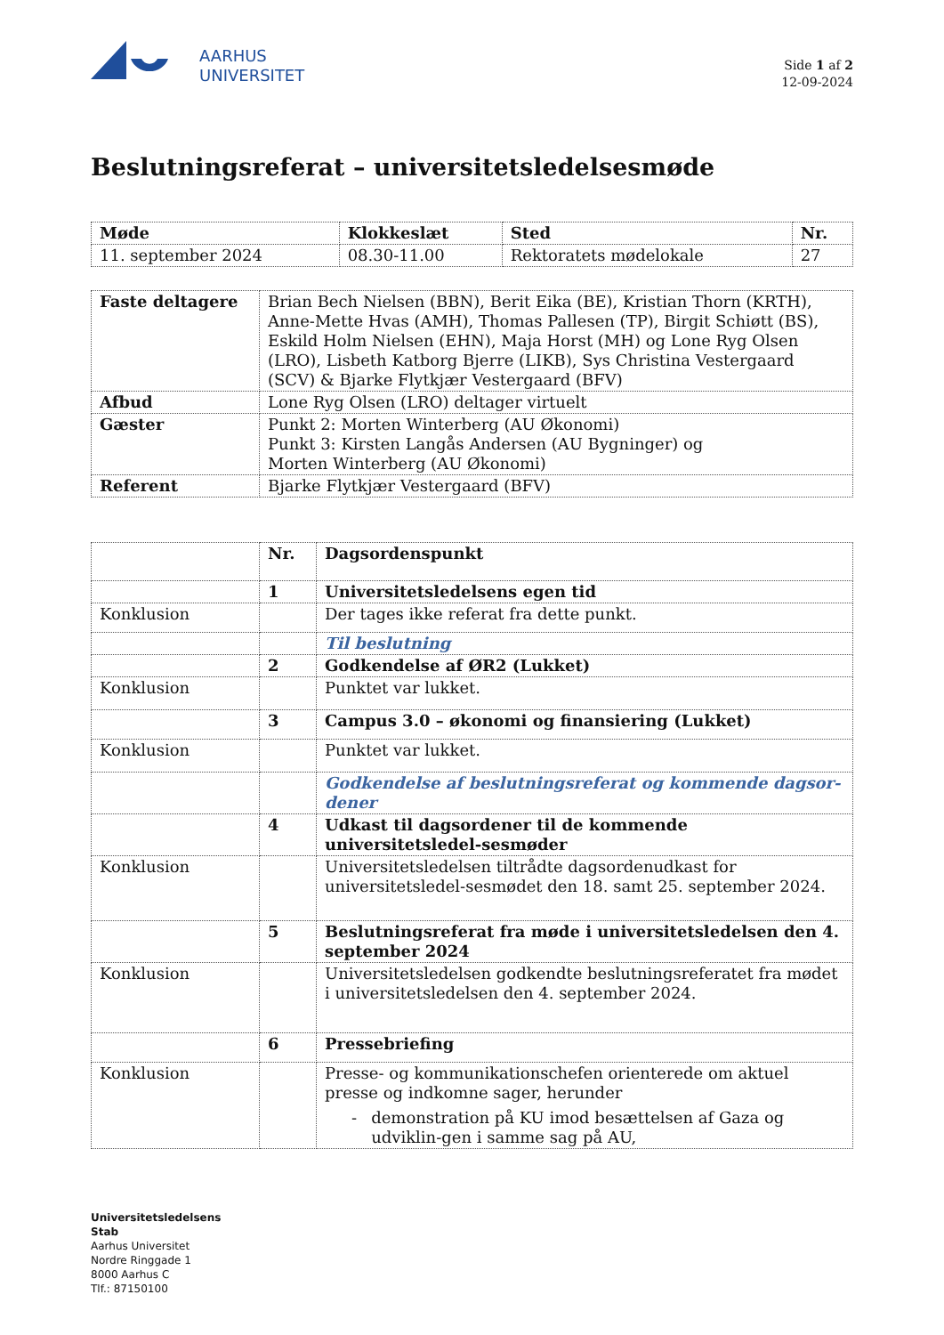AARHUS
UNIVERSITET
Side 1 af 2
12-09-2024
Beslutningsreferat – universitetsledelsesmøde
| Møde | Klokkeslæt | Sted | Nr. |
| --- | --- | --- | --- |
| 11. september 2024 | 08.30-11.00 | Rektoratets mødelokale | 27 |
| Faste deltagere | Brian Bech Nielsen (BBN), Berit Eika (BE), Kristian Thorn (KRTH), Anne-Mette Hvas (AMH), Thomas Pallesen (TP), Birgit Schiøtt (BS), Eskild Holm Nielsen (EHN), Maja Horst (MH) og Lone Ryg Olsen (LRO), Lisbeth Katborg Bjerre (LIKB), Sys Christina Vestergaard (SCV) & Bjarke Flytkjær Vestergaard (BFV) |
| Afbud | Lone Ryg Olsen (LRO) deltager virtuelt |
| Gæster | Punkt 2: Morten Winterberg (AU Økonomi) Punkt 3: Kirsten Langås Andersen (AU Bygninger) og Morten Winterberg (AU Økonomi) |
| Referent | Bjarke Flytkjær Vestergaard (BFV) |
| | Nr. | Dagsordenspunkt |
| | 1 | Universitetsledelsens egen tid |
| Konklusion | | Der tages ikke referat fra dette punkt. |
| | | Til beslutning |
| | 2 | Godkendelse af ØR2 (Lukket) |
| Konklusion | | Punktet var lukket. |
| | 3 | Campus 3.0 – økonomi og finansiering (Lukket) |
| Konklusion | | Punktet var lukket. |
| | | Godkendelse af beslutningsreferat og kommende dagsor-dener |
| | 4 | Udkast til dagsordener til de kommende universitetsledel-sesmøder |
| Konklusion | | Universitetsledelsen tiltrådte dagsordenudkast for universitetsledel-sesmødet den 18. samt 25. september 2024. |
| | 5 | Beslutningsreferat fra møde i universitetsledelsen den 4. september 2024 |
| Konklusion | | Universitetsledelsen godkendte beslutningsreferatet fra mødet i universitetsledelsen den 4. september 2024. |
| | 6 | Pressebriefing |
| Konklusion | | Presse- og kommunikationschefen orienterede om aktuel presse og indkomne sager, herunder - demonstration på KU imod besættelsen af Gaza og udviklin-gen i samme sag på AU, |
Universitetsledelsens
Stab
Aarhus Universitet
Nordre Ringgade 1
8000 Aarhus C
Tlf.: 87150100